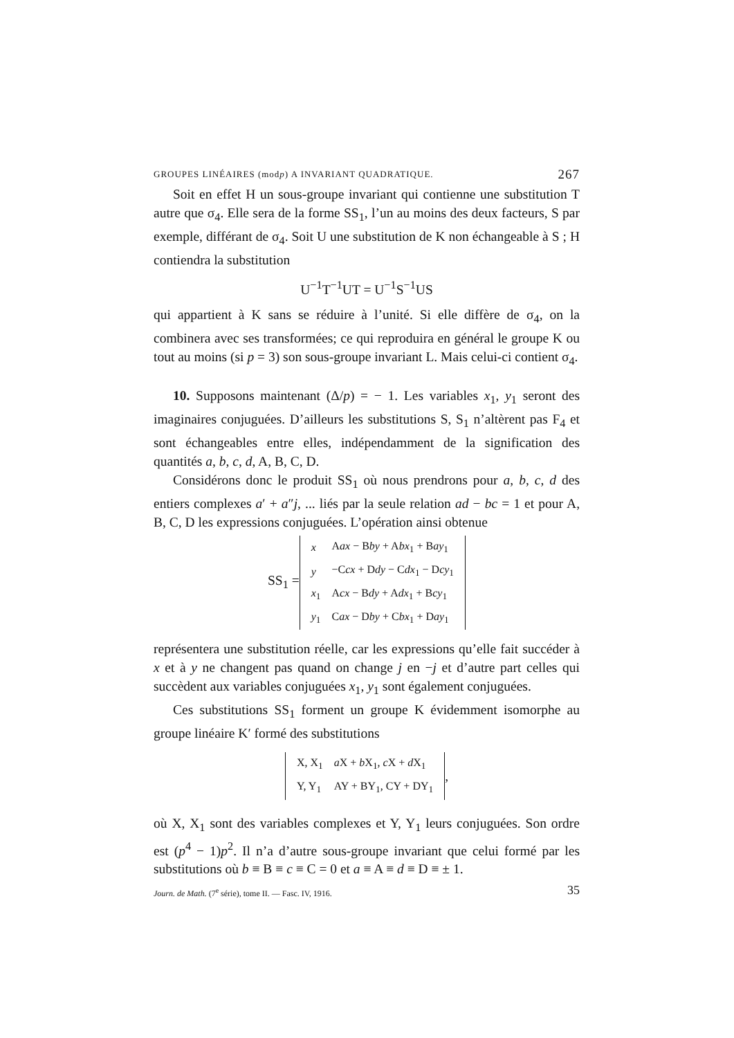GROUPES LINÉAIRES (modp) A INVARIANT QUADRATIQUE. 267
Soit en effet H un sous-groupe invariant qui contienne une substitution T autre que σ<sub>4</sub>. Elle sera de la forme SS<sub>1</sub>, l’un au moins des deux facteurs, S par exemple, différant de σ<sub>4</sub>. Soit U une substitution de K non échangeable à S ; H contiendra la substitution
U<sup>−1</sup>T<sup>−1</sup>UT = U<sup>−1</sup>S<sup>−1</sup>US
qui appartient à K sans se réduire à l’unité. Si elle diffère de σ<sub>4</sub>, on la combinera avec ses transformées; ce qui reproduira en général le groupe K ou tout au moins (si p = 3) son sous-groupe invariant L. Mais celui-ci contient σ<sub>4</sub>.
10. Supposons maintenant (Δ/p) = − 1. Les variables x<sub>1</sub>, y<sub>1</sub> seront des imaginaires conjuguées. D’ailleurs les substitutions S, S<sub>1</sub> n’altèrent pas F<sub>4</sub> et sont échangeables entre elles, indépendamment de la signification des quantités a, b, c, d, A, B, C, D.
Considérons donc le produit SS<sub>1</sub> où nous prendrons pour a, b, c, d des entiers complexes a′ + a″j, ... liés par la seule relation ad − bc = 1 et pour A, B, C, D les expressions conjuguées. L’opération ainsi obtenue
SS<sub>1</sub> =
| x | A ax − B by + A bx<sub>1</sub> + B ay<sub>1</sub> |
| y | −C cx + D dy − C dx<sub>1</sub> − D cy<sub>1</sub> |
| x<sub>1</sub> | A cx − B dy + A dx<sub>1</sub> + B cy<sub>1</sub> |
| y<sub>1</sub> | C ax − D by + C bx<sub>1</sub> + D ay<sub>1</sub> |
représentera une substitution réelle, car les expressions qu’elle fait succéder à x et à y ne changent pas quand on change j en −j et d’autre part celles qui succèdent aux variables conjuguées x<sub>1</sub>, y<sub>1</sub> sont également conjuguées.
Ces substitutions SS<sub>1</sub> forment un groupe K évidemment isomorphe au groupe linéaire K′ formé des substitutions
| X, X<sub>1</sub> | a X + b X<sub>1</sub>, c X + d X<sub>1</sub> |
| Y, Y<sub>1</sub> | AY + BY<sub>1</sub>, CY + DY<sub>1</sub> |
,
où X, X<sub>1</sub> sont des variables complexes et Y, Y<sub>1</sub> leurs conjuguées. Son ordre est (p<sup>4</sup> − 1)p<sup>2</sup>. Il n’a d’autre sous-groupe invariant que celui formé par les substitutions où b ≡ B ≡ c ≡ C = 0 et a ≡ A ≡ d ≡ D ≡ ± 1.
Journ. de Math. (7<sup>e</sup> série), tome II. — Fasc. IV, 1916. 35